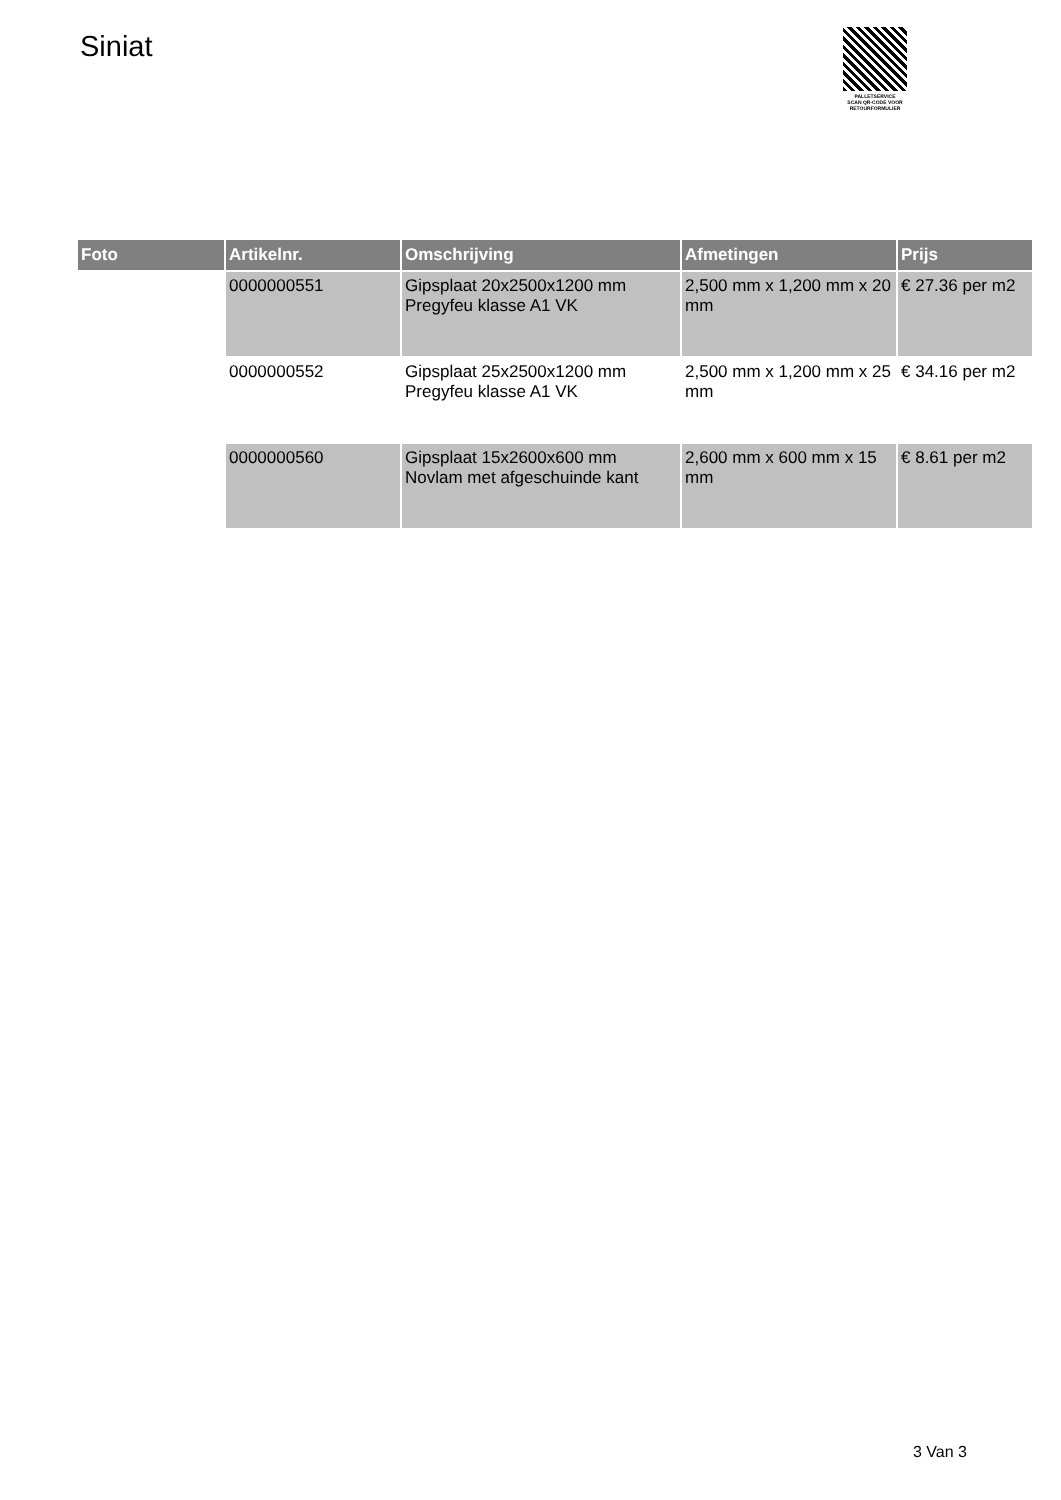Siniat
PALLETSERVICE
SCAN QR-CODE VOOR RETOURFORMULIER
| Foto | Artikelnr. | Omschrijving | Afmetingen | Prijs |
| --- | --- | --- | --- | --- |
| | 0000000551 | Gipsplaat 20x2500x1200 mm Pregyfeu klasse A1 VK | 2,500 mm x 1,200 mm x 20 mm | € 27.36 per m2 |
| | 0000000552 | Gipsplaat 25x2500x1200 mm Pregyfeu klasse A1 VK | 2,500 mm x 1,200 mm x 25 mm | € 34.16 per m2 |
| | 0000000560 | Gipsplaat 15x2600x600 mm Novlam met afgeschuinde kant | 2,600 mm x 600 mm x 15 mm | € 8.61 per m2 |
3 Van 3